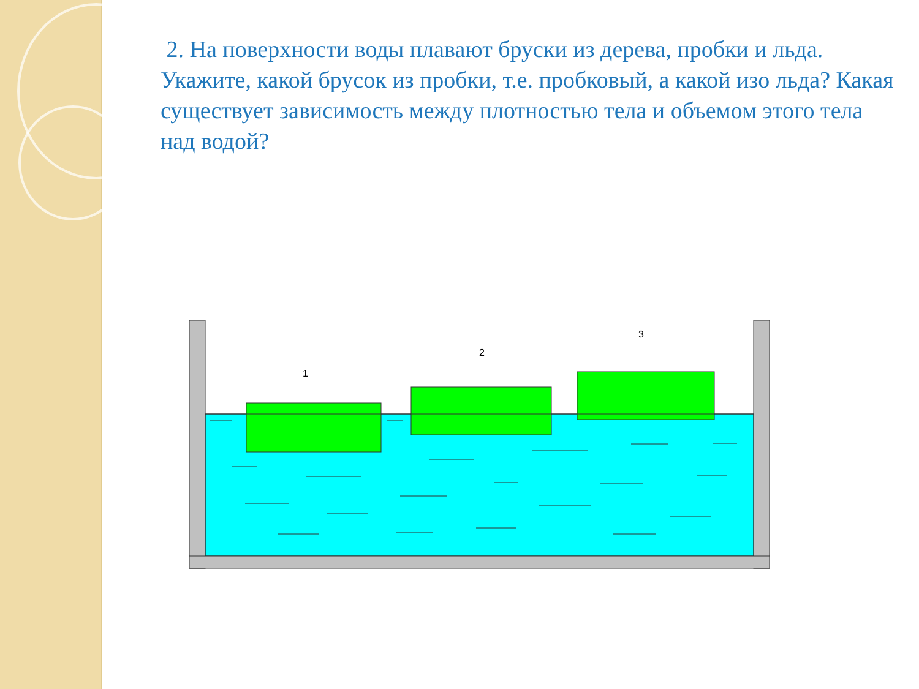2. На поверхности воды плавают бруски из дерева, пробки и льда. Укажите, какой брусок из пробки, т.е. пробковый, а какой изо льда? Какая существует зависимость между плотностью тела и объемом этого тела над водой?
1
2
3